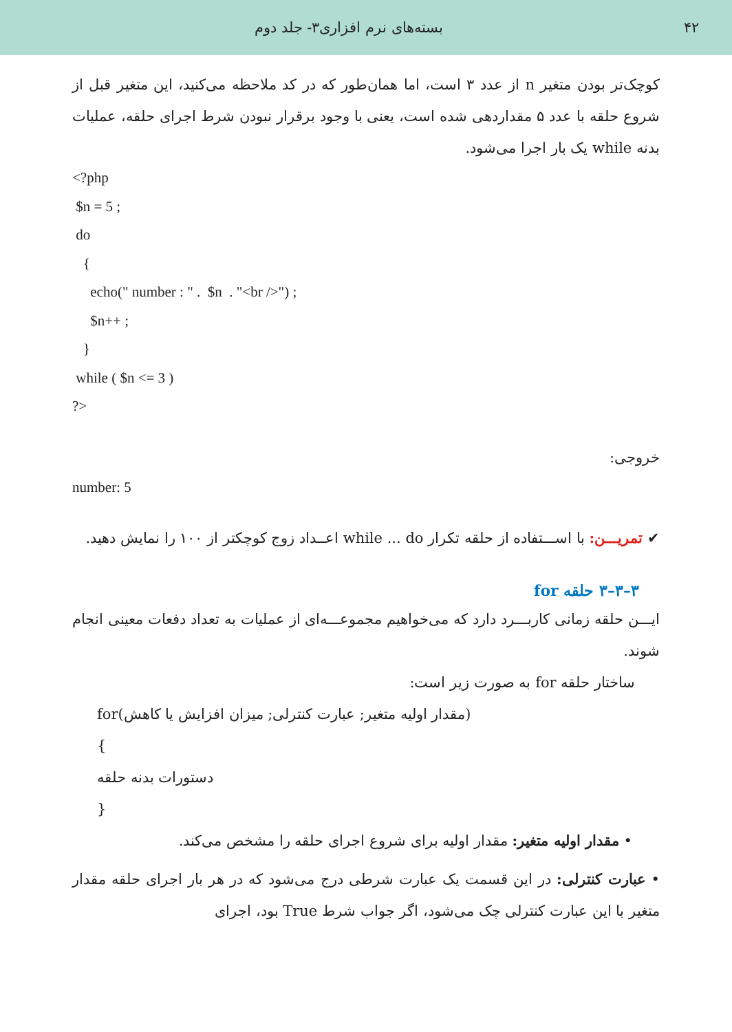۴۲ بسته‌های نرم افزاری۳- جلد دوم
کوچک‌تر بودن متغیر n از عدد ۳ است، اما همان‌طور که در کد ملاحظه می‌کنید، این متغیر قبل از شروع حلقه با عدد ۵ مقداردهی شده است، یعنی با وجود برقرار نبودن شرط اجرای حلقه، عملیات بدنه while یک بار اجرا می‌شود.
<?php
 $n = 5 ;
 do
   {
     echo(" number : " .  $n  . "<br />") ;
     $n++ ;
   }
 while ( $n <= 3 )
?>
خروجی:
number: 5
✔ تمریـــن: با اســـتفاده از حلقه تکرار while ... do اعــداد زوج کوچکتر از ۱۰۰ را نمایش دهید.
۳–۳–۳ حلقه for
ایـــن حلقه زمانی کاربـــرد دارد که می‌خواهیم مجموعـــه‌ای از عملیات به تعداد دفعات معینی انجام شوند.
ساختار حلقه for به صورت زیر است:
for(مقدار اولیه متغیر; عبارت کنترلی; میزان افزایش یا کاهش)
{
دستورات بدنه حلقه
}
• مقدار اولیه متغیر: مقدار اولیه برای شروع اجرای حلقه را مشخص می‌کند.
• عبارت کنترلی: در این قسمت یک عبارت شرطی درج می‌شود که در هر بار اجرای حلقه مقدار متغیر با این عبارت کنترلی چک می‌شود، اگر جواب شرط True بود، اجرای